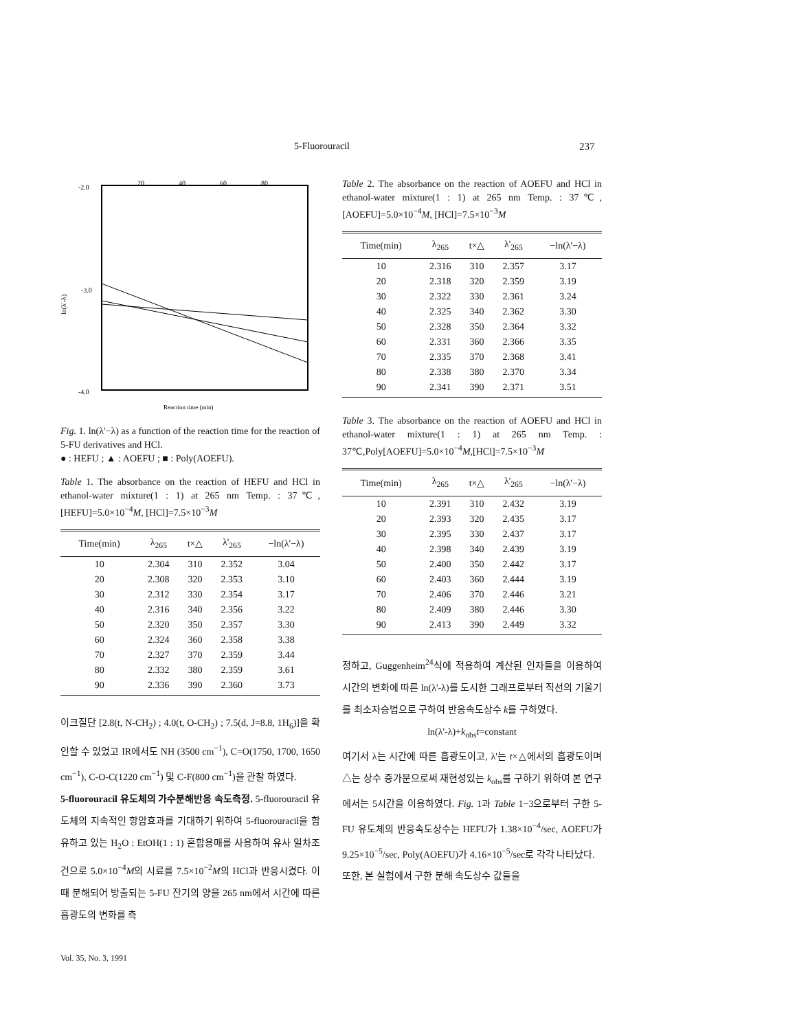5-Fluorouracil 237
-2.0
-3.0
-4.0
20
40
60
80
ln(λ'-λ)
Reaction time (min)
Fig. 1. ln(λ'−λ) as a function of the reaction time for the reaction of 5-FU derivatives and HCl.
● : HEFU ; ▲ : AOEFU ; ■ : Poly(AOEFU).
Table 1. The absorbance on the reaction of HEFU and HCl in ethanol-water mixture(1 : 1) at 265 nm Temp. : 37℃, [HEFU]=5.0×10<sup>−4</sup>M, [HCl]=7.5×10<sup>−3</sup>M
| Time(min) | λ<sub>265</sub> | t×△ | λ'<sub>265</sub> | −ln(λ'−λ) |
| --- | --- | --- | --- | --- |
| 10 | 2.304 | 310 | 2.352 | 3.04 |
| 20 | 2.308 | 320 | 2.353 | 3.10 |
| 30 | 2.312 | 330 | 2.354 | 3.17 |
| 40 | 2.316 | 340 | 2.356 | 3.22 |
| 50 | 2.320 | 350 | 2.357 | 3.30 |
| 60 | 2.324 | 360 | 2.358 | 3.38 |
| 70 | 2.327 | 370 | 2.359 | 3.44 |
| 80 | 2.332 | 380 | 2.359 | 3.61 |
| 90 | 2.336 | 390 | 2.360 | 3.73 |
이크질단 [2.8(t, N-CH<sub>2</sub>) ; 4.0(t, O-CH<sub>2</sub>) ; 7.5(d, J=8.8, 1H<sub>6</sub>)]을 확인할 수 있었고 IR에서도 NH (3500 cm<sup>−1</sup>), C=O(1750, 1700, 1650 cm<sup>−1</sup>), C-O-C(1220 cm<sup>−1</sup>) 및 C-F(800 cm<sup>−1</sup>)을 관찰 하였다.
5-fluorouracil 유도체의 가수분해반응 속도측정. 5-fluorouracil 유도체의 지속적인 항암효과를 기대하기 위하여 5-fluorouracil을 함유하고 있는 H<sub>2</sub>O : EtOH(1 : 1) 혼합용매를 사용하여 유사 일차조건으로 5.0×10<sup>−4</sup>M의 시료를 7.5×10<sup>−2</sup>M의 HCl과 반응시켰다. 이 때 분해되어 방출되는 5-FU 잔기의 양을 265 nm에서 시간에 따른 흡광도의 변화를 측
Table 2. The absorbance on the reaction of AOEFU and HCl in ethanol-water mixture(1 : 1) at 265 nm Temp. : 37℃, [AOEFU]=5.0×10<sup>−4</sup>M, [HCl]=7.5×10<sup>−3</sup>M
| Time(min) | λ<sub>265</sub> | t×△ | λ'<sub>265</sub> | −ln(λ'−λ) |
| --- | --- | --- | --- | --- |
| 10 | 2.316 | 310 | 2.357 | 3.17 |
| 20 | 2.318 | 320 | 2.359 | 3.19 |
| 30 | 2.322 | 330 | 2.361 | 3.24 |
| 40 | 2.325 | 340 | 2.362 | 3.30 |
| 50 | 2.328 | 350 | 2.364 | 3.32 |
| 60 | 2.331 | 360 | 2.366 | 3.35 |
| 70 | 2.335 | 370 | 2.368 | 3.41 |
| 80 | 2.338 | 380 | 2.370 | 3.34 |
| 90 | 2.341 | 390 | 2.371 | 3.51 |
Table 3. The absorbance on the reaction of AOEFU and HCl in ethanol-water mixture(1 : 1) at 265 nm Temp. : 37℃,Poly[AOEFU]=5.0×10<sup>−4</sup>M,[HCl]=7.5×10<sup>−3</sup>M
| Time(min) | λ<sub>265</sub> | t×△ | λ'<sub>265</sub> | −ln(λ'−λ) |
| --- | --- | --- | --- | --- |
| 10 | 2.391 | 310 | 2.432 | 3.19 |
| 20 | 2.393 | 320 | 2.435 | 3.17 |
| 30 | 2.395 | 330 | 2.437 | 3.17 |
| 40 | 2.398 | 340 | 2.439 | 3.19 |
| 50 | 2.400 | 350 | 2.442 | 3.17 |
| 60 | 2.403 | 360 | 2.444 | 3.19 |
| 70 | 2.406 | 370 | 2.446 | 3.21 |
| 80 | 2.409 | 380 | 2.446 | 3.30 |
| 90 | 2.413 | 390 | 2.449 | 3.32 |
정하고, Guggenheim<sup>24</sup>식에 적용하여 계산된 인자들을 이용하여 시간의 변화에 따른 ln(λ'-λ)를 도시한 그래프로부터 직선의 기울기를 최소자승법으로 구하여 반응속도상수 k를 구하였다.
ln(λ'-λ)+k<sub>obs</sub>t=constant
여기서 λ는 시간에 따른 흡광도이고, λ'는 t×△에서의 흡광도이며 △는 상수 증가분으로써 재현성있는 k<sub>obs</sub>를 구하기 위하여 본 연구에서는 5시간을 이용하였다. Fig. 1과 Table 1−3으로부터 구한 5-FU 유도체의 반응속도상수는 HEFU가 1.38×10<sup>−4</sup>/sec, AOEFU가 9.25×10<sup>−5</sup>/sec, Poly(AOEFU)가 4.16×10<sup>−5</sup>/sec로 각각 나타났다.
또한, 본 실험에서 구한 분해 속도상수 값들을
Vol. 35, No. 3, 1991